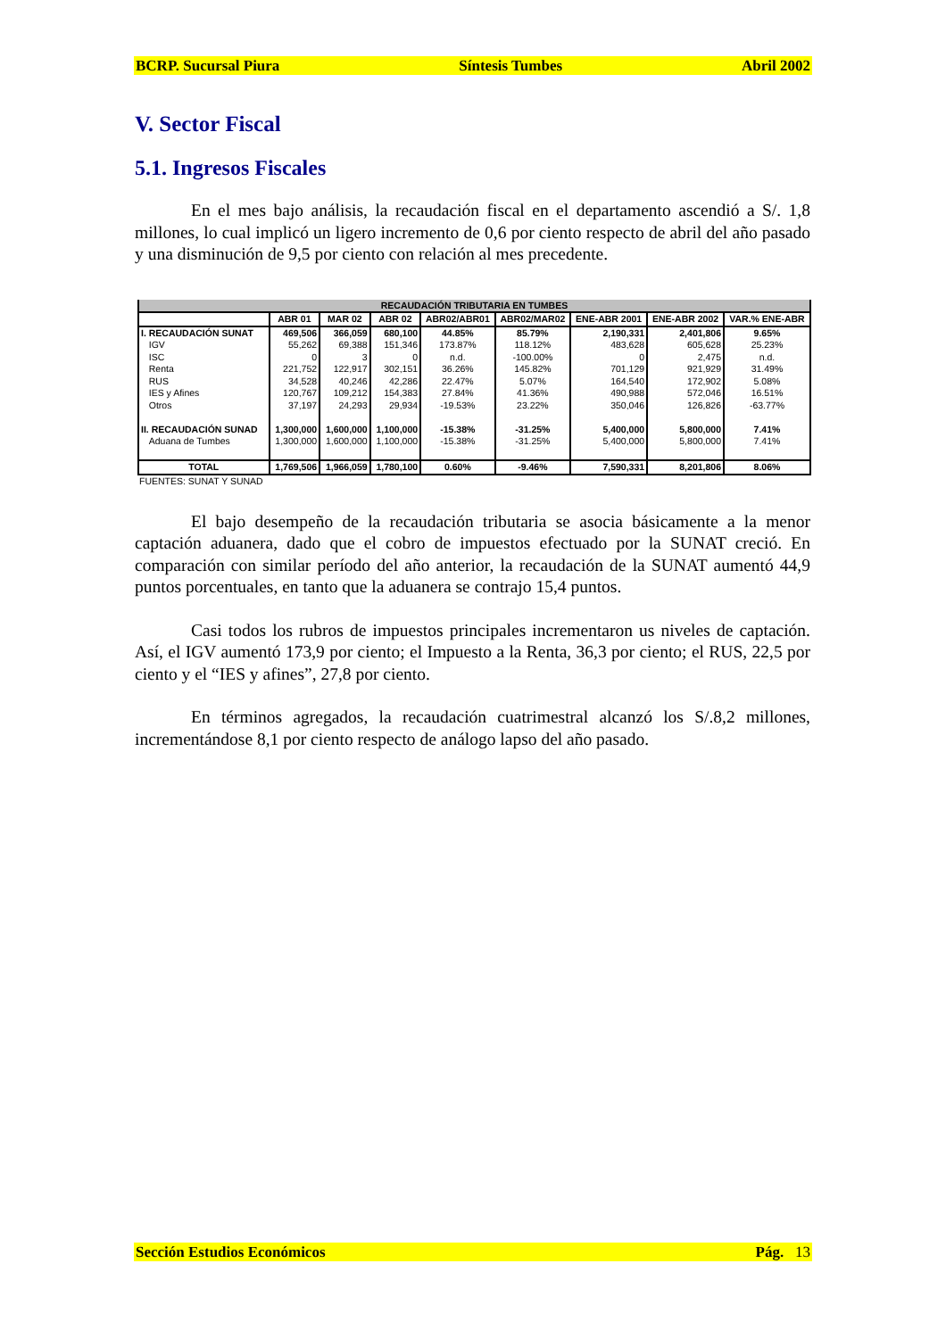BCRP. Sucursal Piura Síntesis Tumbes Abril 2002
V. Sector Fiscal
5.1. Ingresos Fiscales
En el mes bajo análisis, la recaudación fiscal en el departamento ascendió a S/. 1,8 millones, lo cual implicó un ligero incremento de 0,6 por ciento respecto de abril del año pasado y una disminución de 9,5 por ciento con relación al mes precedente.
| RECAUDACIÓN TRIBUTARIA EN TUMBES | | | | | | | | |
| | ABR 01 | MAR 02 | ABR 02 | ABR02/ABR01 | ABR02/MAR02 | ENE-ABR 2001 | ENE-ABR 2002 | VAR.% ENE-ABR |
| I. RECAUDACIÓN SUNAT | 469,506 | 366,059 | 680,100 | 44.85% | 85.79% | 2,190,331 | 2,401,806 | 9.65% |
| IGV | 55,262 | 69,388 | 151,346 | 173.87% | 118.12% | 483,628 | 605,628 | 25.23% |
| ISC | 0 | 3 | 0 | n.d. | -100.00% | 0 | 2,475 | n.d. |
| Renta | 221,752 | 122,917 | 302,151 | 36.26% | 145.82% | 701,129 | 921,929 | 31.49% |
| RUS | 34,528 | 40,246 | 42,286 | 22.47% | 5.07% | 164,540 | 172,902 | 5.08% |
| IES y Afines | 120,767 | 109,212 | 154,383 | 27.84% | 41.36% | 490,988 | 572,046 | 16.51% |
| Otros | 37,197 | 24,293 | 29,934 | -19.53% | 23.22% | 350,046 | 126,826 | -63.77% |
| II. RECAUDACIÓN SUNAD | 1,300,000 | 1,600,000 | 1,100,000 | -15.38% | -31.25% | 5,400,000 | 5,800,000 | 7.41% |
| Aduana de Tumbes | 1,300,000 | 1,600,000 | 1,100,000 | -15.38% | -31.25% | 5,400,000 | 5,800,000 | 7.41% |
| TOTAL | 1,769,506 | 1,966,059 | 1,780,100 | 0.60% | -9.46% | 7,590,331 | 8,201,806 | 8.06% |
FUENTES: SUNAT Y SUNAD
El bajo desempeño de la recaudación tributaria se asocia básicamente a la menor captación aduanera, dado que el cobro de impuestos efectuado por la SUNAT creció. En comparación con similar período del año anterior, la recaudación de la SUNAT aumentó 44,9 puntos porcentuales, en tanto que la aduanera se contrajo 15,4 puntos.
Casi todos los rubros de impuestos principales incrementaron us niveles de captación. Así, el IGV aumentó 173,9 por ciento; el Impuesto a la Renta, 36,3 por ciento; el RUS, 22,5 por ciento y el “IES y afines”, 27,8 por ciento.
En términos agregados, la recaudación cuatrimestral alcanzó los S/.8,2 millones, incrementándose 8,1 por ciento respecto de análogo lapso del año pasado.
Sección Estudios Económicos Pág. 13